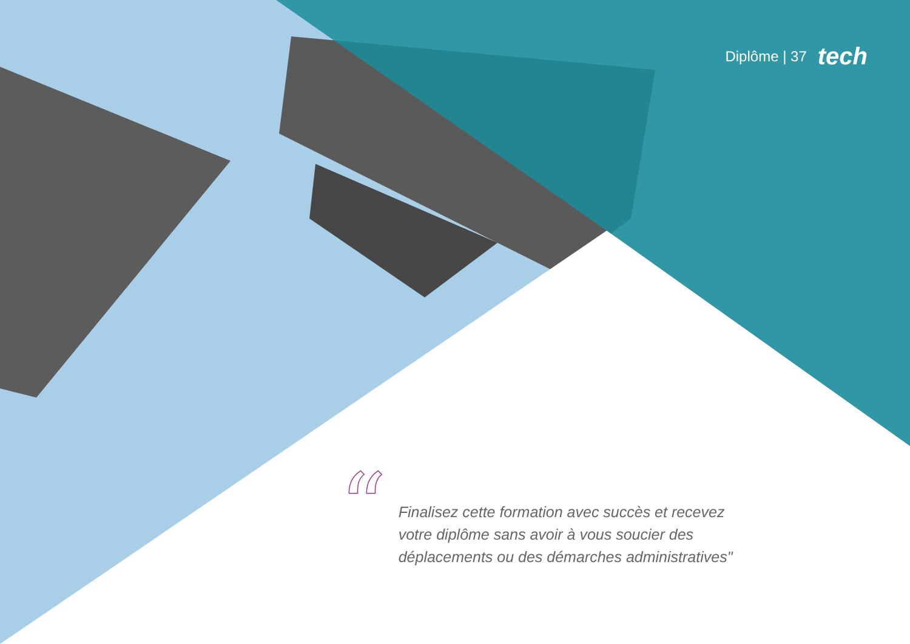Diplôme | 37 tech
“
Finalisez cette formation avec succès et recevez votre diplôme sans avoir à vous soucier des déplacements ou des démarches administratives"